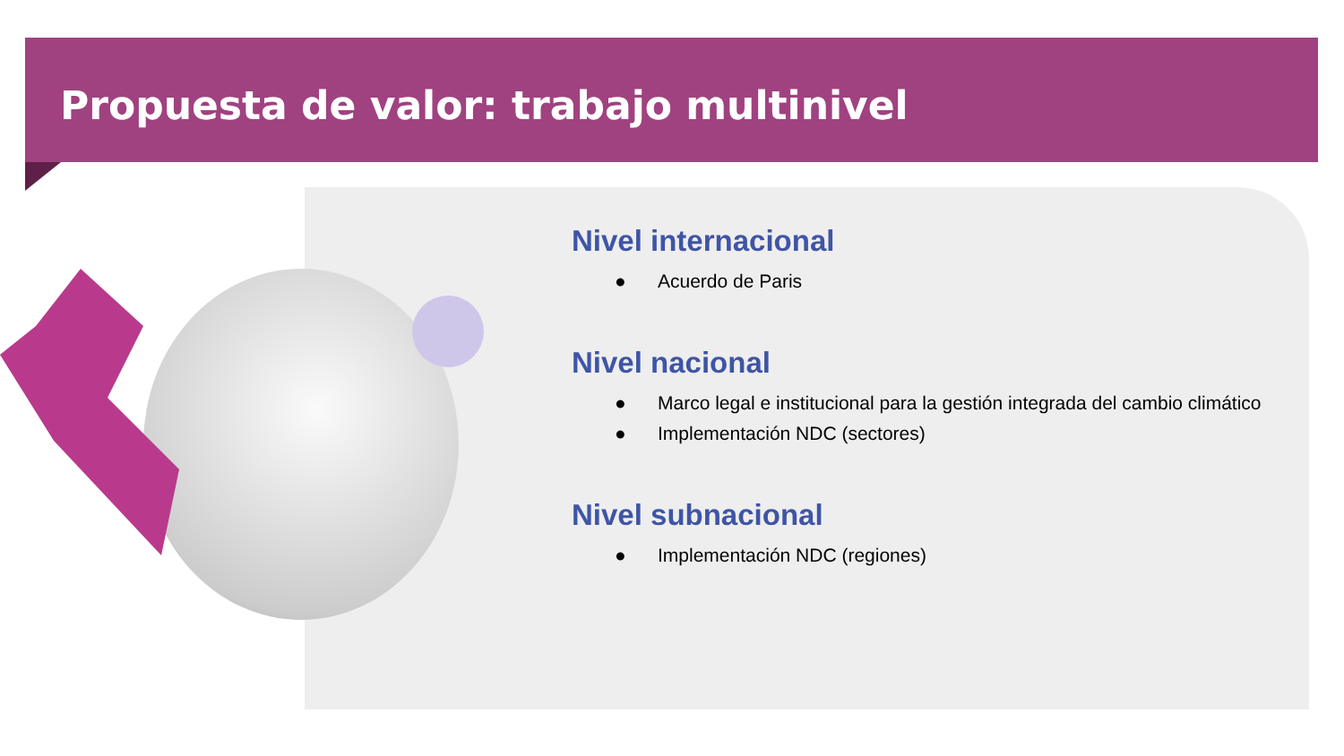Propuesta de valor: trabajo multinivel
Nivel internacional
● Acuerdo de Paris
Nivel nacional
● Marco legal e institucional para la gestión integrada del cambio climático
● Implementación NDC (sectores)
Nivel subnacional
● Implementación NDC (regiones)